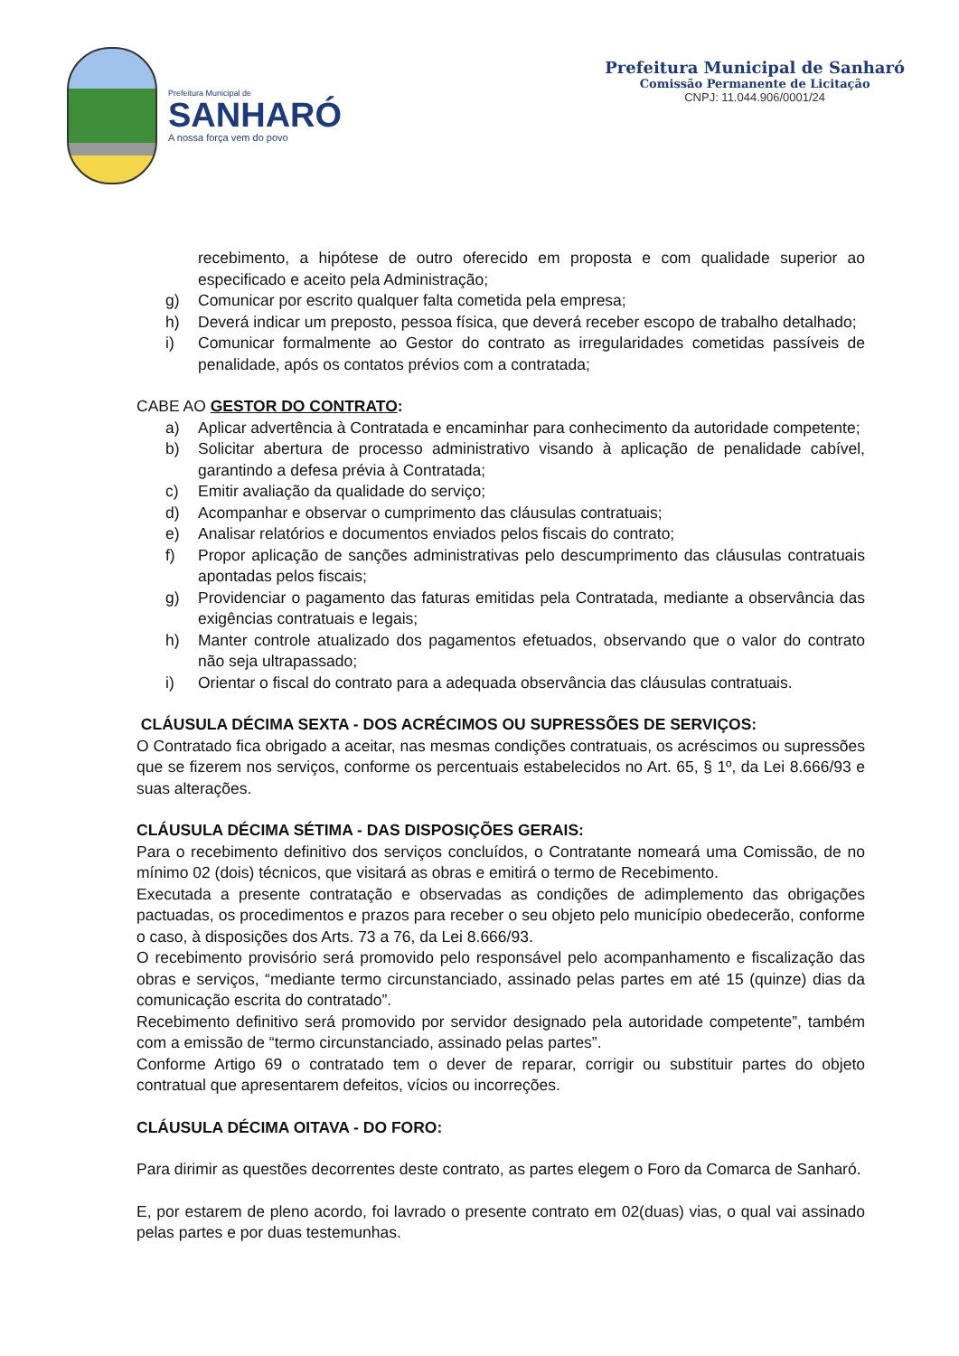Prefeitura Municipal de
SANHARÓ
A nossa força vem do povo
Prefeitura Municipal de Sanharó
Comissão Permanente de Licitação
CNPJ: 11.044.906/0001/24
recebimento, a hipótese de outro oferecido em proposta e com qualidade superior ao especificado e aceito pela Administração;
g) Comunicar por escrito qualquer falta cometida pela empresa;
h) Deverá indicar um preposto, pessoa física, que deverá receber escopo de trabalho detalhado;
i) Comunicar formalmente ao Gestor do contrato as irregularidades cometidas passíveis de penalidade, após os contatos prévios com a contratada;
CABE AO GESTOR DO CONTRATO:
a) Aplicar advertência à Contratada e encaminhar para conhecimento da autoridade competente;
b) Solicitar abertura de processo administrativo visando à aplicação de penalidade cabível, garantindo a defesa prévia à Contratada;
c) Emitir avaliação da qualidade do serviço;
d) Acompanhar e observar o cumprimento das cláusulas contratuais;
e) Analisar relatórios e documentos enviados pelos fiscais do contrato;
f) Propor aplicação de sanções administrativas pelo descumprimento das cláusulas contratuais apontadas pelos fiscais;
g) Providenciar o pagamento das faturas emitidas pela Contratada, mediante a observância das exigências contratuais e legais;
h) Manter controle atualizado dos pagamentos efetuados, observando que o valor do contrato não seja ultrapassado;
i) Orientar o fiscal do contrato para a adequada observância das cláusulas contratuais.
CLÁUSULA DÉCIMA SEXTA - DOS ACRÉCIMOS OU SUPRESSÕES DE SERVIÇOS:
O Contratado fica obrigado a aceitar, nas mesmas condições contratuais, os acréscimos ou supressões que se fizerem nos serviços, conforme os percentuais estabelecidos no Art. 65, § 1º, da Lei 8.666/93 e suas alterações.
CLÁUSULA DÉCIMA SÉTIMA - DAS DISPOSIÇÕES GERAIS:
Para o recebimento definitivo dos serviços concluídos, o Contratante nomeará uma Comissão, de no mínimo 02 (dois) técnicos, que visitará as obras e emitirá o termo de Recebimento.
Executada a presente contratação e observadas as condições de adimplemento das obrigações pactuadas, os procedimentos e prazos para receber o seu objeto pelo município obedecerão, conforme o caso, à disposições dos Arts. 73 a 76, da Lei 8.666/93.
O recebimento provisório será promovido pelo responsável pelo acompanhamento e fiscalização das obras e serviços, “mediante termo circunstanciado, assinado pelas partes em até 15 (quinze) dias da comunicação escrita do contratado”.
Recebimento definitivo será promovido por servidor designado pela autoridade competente”, também com a emissão de “termo circunstanciado, assinado pelas partes”.
Conforme Artigo 69 o contratado tem o dever de reparar, corrigir ou substituir partes do objeto contratual que apresentarem defeitos, vícios ou incorreções.
CLÁUSULA DÉCIMA OITAVA - DO FORO:
Para dirimir as questões decorrentes deste contrato, as partes elegem o Foro da Comarca de Sanharó.
E, por estarem de pleno acordo, foi lavrado o presente contrato em 02(duas) vias, o qual vai assinado pelas partes e por duas testemunhas.